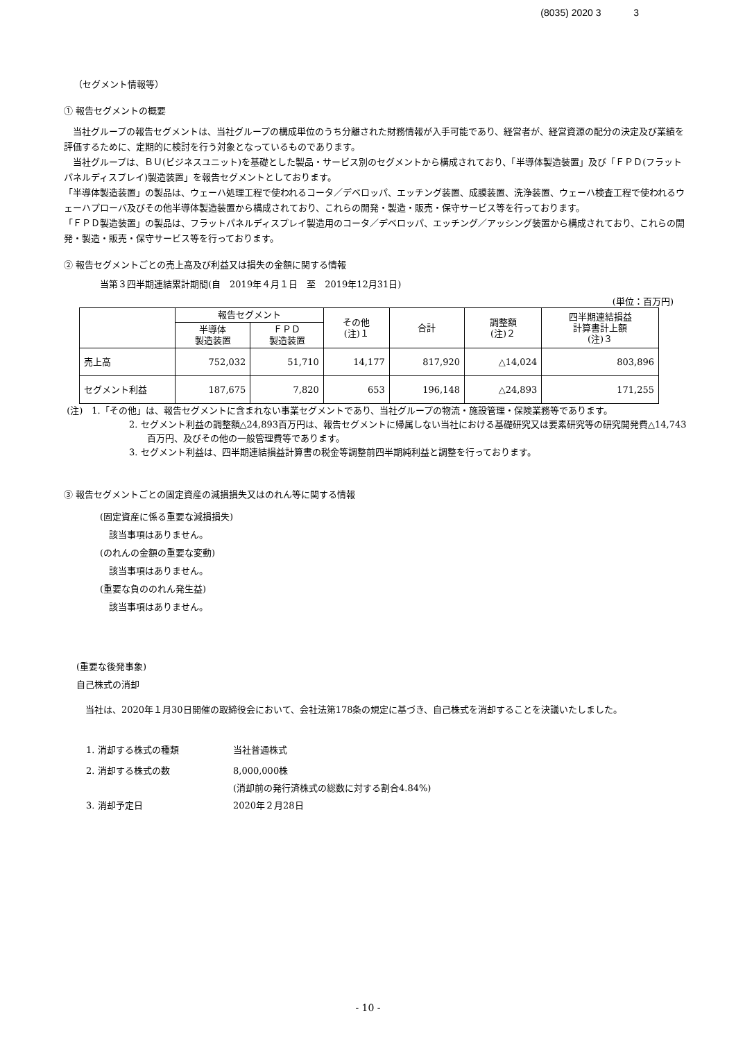(8035) 2020 3 3
（セグメント情報等）
① 報告セグメントの概要
　当社グループの報告セグメントは、当社グループの構成単位のうち分離された財務情報が入手可能であり、経営者が、経営資源の配分の決定及び業績を評価するために、定期的に検討を行う対象となっているものであります。
　当社グループは、ＢＵ(ビジネスユニット)を基礎とした製品・サービス別のセグメントから構成されており、「半導体製造装置」及び「ＦＰＤ(フラットパネルディスプレイ)製造装置」を報告セグメントとしております。
「半導体製造装置」の製品は、ウェーハ処理工程で使われるコータ／デベロッパ、エッチング装置、成膜装置、洗浄装置、ウェーハ検査工程で使われるウェーハプローバ及びその他半導体製造装置から構成されており、これらの開発・製造・販売・保守サービス等を行っております。
「ＦＰＤ製造装置」の製品は、フラットパネルディスプレイ製造用のコータ／デベロッパ、エッチング／アッシング装置から構成されており、これらの開発・製造・販売・保守サービス等を行っております。
② 報告セグメントごとの売上高及び利益又は損失の金額に関する情報
当第３四半期連結累計期間(自　2019年４月１日　至　2019年12月31日)
(単位：百万円)
| | 報告セグメント | | その他 (注)１ | 合計 | 調整額 (注)２ | 四半期連結損益 計算書計上額 (注)３ |
| --- | --- | --- | --- | --- | --- | --- |
| | 半導体 製造装置 | ＦＰＤ 製造装置 | | | | |
| 売上高 | 752,032 | 51,710 | 14,177 | 817,920 | △14,024 | 803,896 |
| セグメント利益 | 187,675 | 7,820 | 653 | 196,148 | △24,893 | 171,255 |
(注)　1.「その他」は、報告セグメントに含まれない事業セグメントであり、当社グループの物流・施設管理・保険業務等であります。
2. セグメント利益の調整額△24,893百万円は、報告セグメントに帰属しない当社における基礎研究又は要素研究等の研究開発費△14,743百万円、及びその他の一般管理費等であります。
3. セグメント利益は、四半期連結損益計算書の税金等調整前四半期純利益と調整を行っております。
③ 報告セグメントごとの固定資産の減損損失又はのれん等に関する情報
(固定資産に係る重要な減損損失)
　該当事項はありません。
(のれんの金額の重要な変動)
　該当事項はありません。
(重要な負ののれん発生益)
　該当事項はありません。
(重要な後発事象)
自己株式の消却
　当社は、2020年１月30日開催の取締役会において、会社法第178条の規定に基づき、自己株式を消却することを決議いたしました。
| 1. 消却する株式の種類 | 当社普通株式 |
| 2. 消却する株式の数 | 8,000,000株 |
| | (消却前の発行済株式の総数に対する割合4.84%) |
| 3. 消却予定日 | 2020年２月28日 |
- 10 -